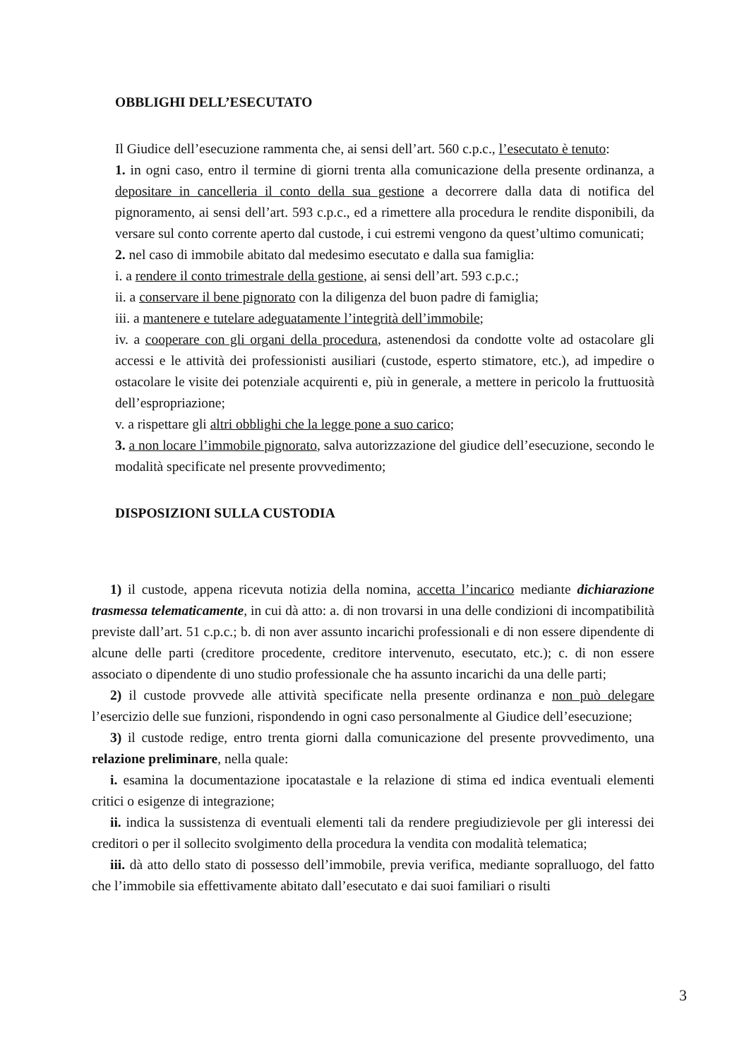OBBLIGHI DELL’ESECUTATO
Il Giudice dell’esecuzione rammenta che, ai sensi dell’art. 560 c.p.c., l’esecutato è tenuto:
1. in ogni caso, entro il termine di giorni trenta alla comunicazione della presente ordinanza, a depositare in cancelleria il conto della sua gestione a decorrere dalla data di notifica del pignoramento, ai sensi dell’art. 593 c.p.c., ed a rimettere alla procedura le rendite disponibili, da versare sul conto corrente aperto dal custode, i cui estremi vengono da quest’ultimo comunicati;
2. nel caso di immobile abitato dal medesimo esecutato e dalla sua famiglia:
i. a rendere il conto trimestrale della gestione, ai sensi dell’art. 593 c.p.c.;
ii. a conservare il bene pignorato con la diligenza del buon padre di famiglia;
iii. a mantenere e tutelare adeguatamente l’integrità dell’immobile;
iv. a cooperare con gli organi della procedura, astenendosi da condotte volte ad ostacolare gli accessi e le attività dei professionisti ausiliari (custode, esperto stimatore, etc.), ad impedire o ostacolare le visite dei potenziale acquirenti e, più in generale, a mettere in pericolo la fruttuosità dell’espropriazione;
v. a rispettare gli altri obblighi che la legge pone a suo carico;
3. a non locare l’immobile pignorato, salva autorizzazione del giudice dell’esecuzione, secondo le modalità specificate nel presente provvedimento;
DISPOSIZIONI SULLA CUSTODIA
1) il custode, appena ricevuta notizia della nomina, accetta l’incarico mediante dichiarazione trasmessa telematicamente, in cui dà atto: a. di non trovarsi in una delle condizioni di incompatibilità previste dall’art. 51 c.p.c.; b. di non aver assunto incarichi professionali e di non essere dipendente di alcune delle parti (creditore procedente, creditore intervenuto, esecutato, etc.); c. di non essere associato o dipendente di uno studio professionale che ha assunto incarichi da una delle parti;
2) il custode provvede alle attività specificate nella presente ordinanza e non può delegare l’esercizio delle sue funzioni, rispondendo in ogni caso personalmente al Giudice dell’esecuzione;
3) il custode redige, entro trenta giorni dalla comunicazione del presente provvedimento, una relazione preliminare, nella quale:
i. esamina la documentazione ipocatastale e la relazione di stima ed indica eventuali elementi critici o esigenze di integrazione;
ii. indica la sussistenza di eventuali elementi tali da rendere pregiudizievole per gli interessi dei creditori o per il sollecito svolgimento della procedura la vendita con modalità telematica;
iii. dà atto dello stato di possesso dell’immobile, previa verifica, mediante sopralluogo, del fatto che l’immobile sia effettivamente abitato dall’esecutato e dai suoi familiari o risulti
3